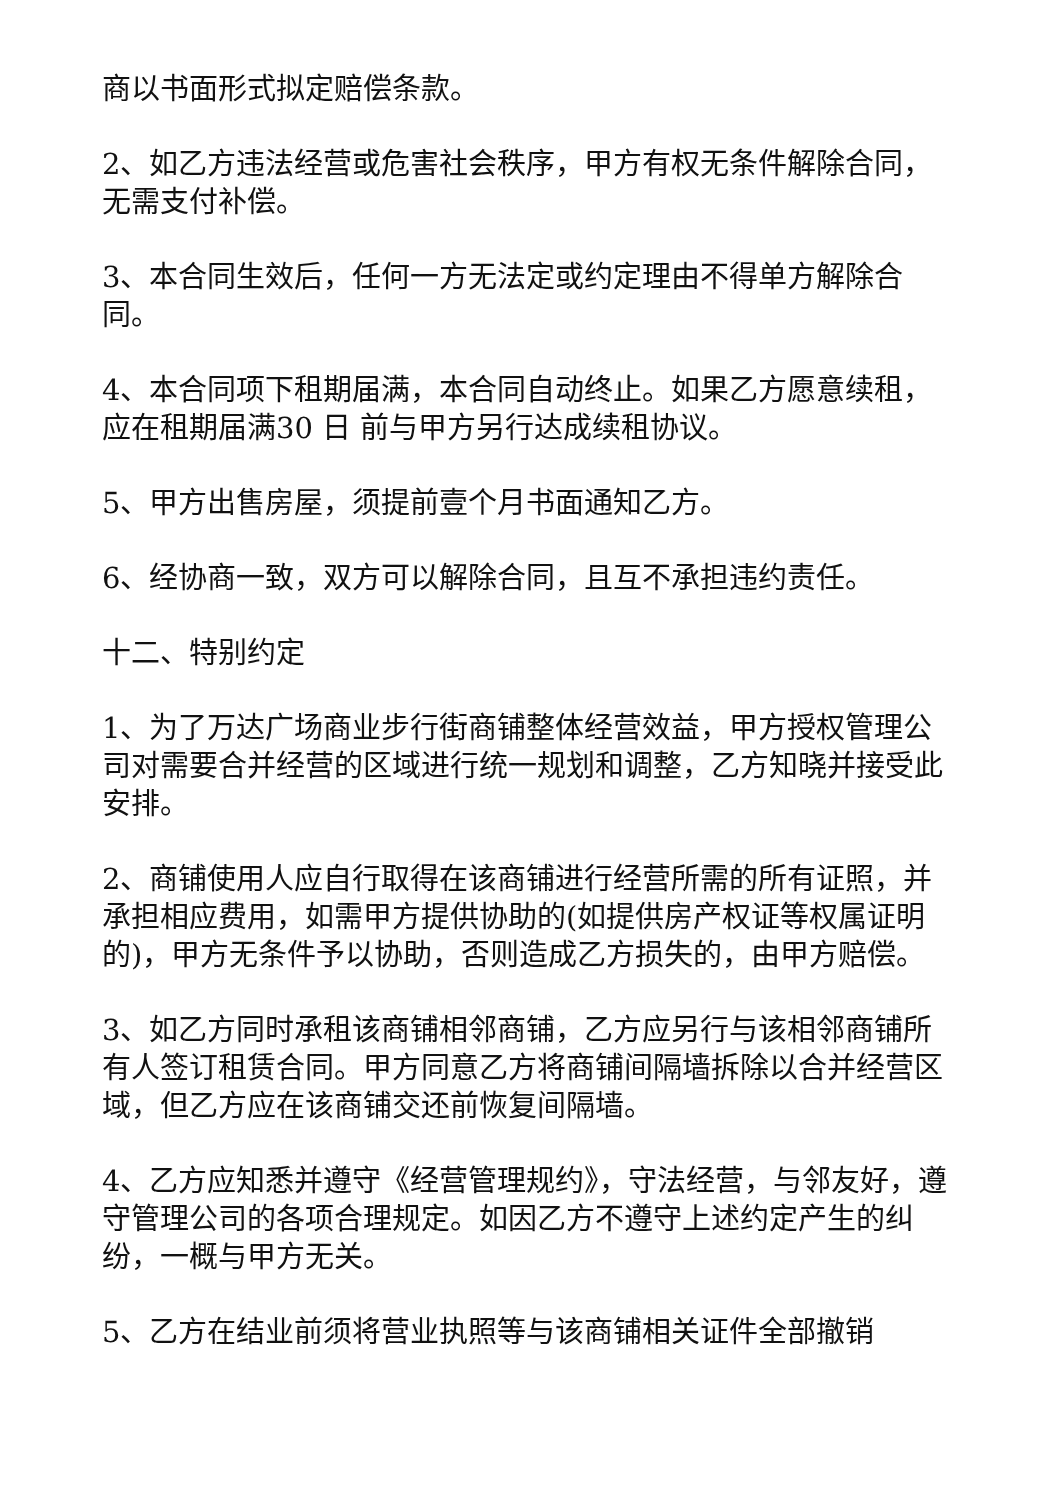商以书面形式拟定赔偿条款。
2、如乙方违法经营或危害社会秩序，甲方有权无条件解除合同，无需支付补偿。
3、本合同生效后，任何一方无法定或约定理由不得单方解除合同。
4、本合同项下租期届满，本合同自动终止。如果乙方愿意续租，应在租期届满30 日 前与甲方另行达成续租协议。
5、甲方出售房屋，须提前壹个月书面通知乙方。
6、经协商一致，双方可以解除合同，且互不承担违约责任。
十二、特别约定
1、为了万达广场商业步行街商铺整体经营效益，甲方授权管理公司对需要合并经营的区域进行统一规划和调整，乙方知晓并接受此安排。
2、商铺使用人应自行取得在该商铺进行经营所需的所有证照，并承担相应费用，如需甲方提供协助的(如提供房产权证等权属证明的)，甲方无条件予以协助，否则造成乙方损失的，由甲方赔偿。
3、如乙方同时承租该商铺相邻商铺，乙方应另行与该相邻商铺所有人签订租赁合同。甲方同意乙方将商铺间隔墙拆除以合并经营区域，但乙方应在该商铺交还前恢复间隔墙。
4、乙方应知悉并遵守《经营管理规约》，守法经营，与邻友好，遵守管理公司的各项合理规定。如因乙方不遵守上述约定产生的纠纷，一概与甲方无关。
5、乙方在结业前须将营业执照等与该商铺相关证件全部撤销